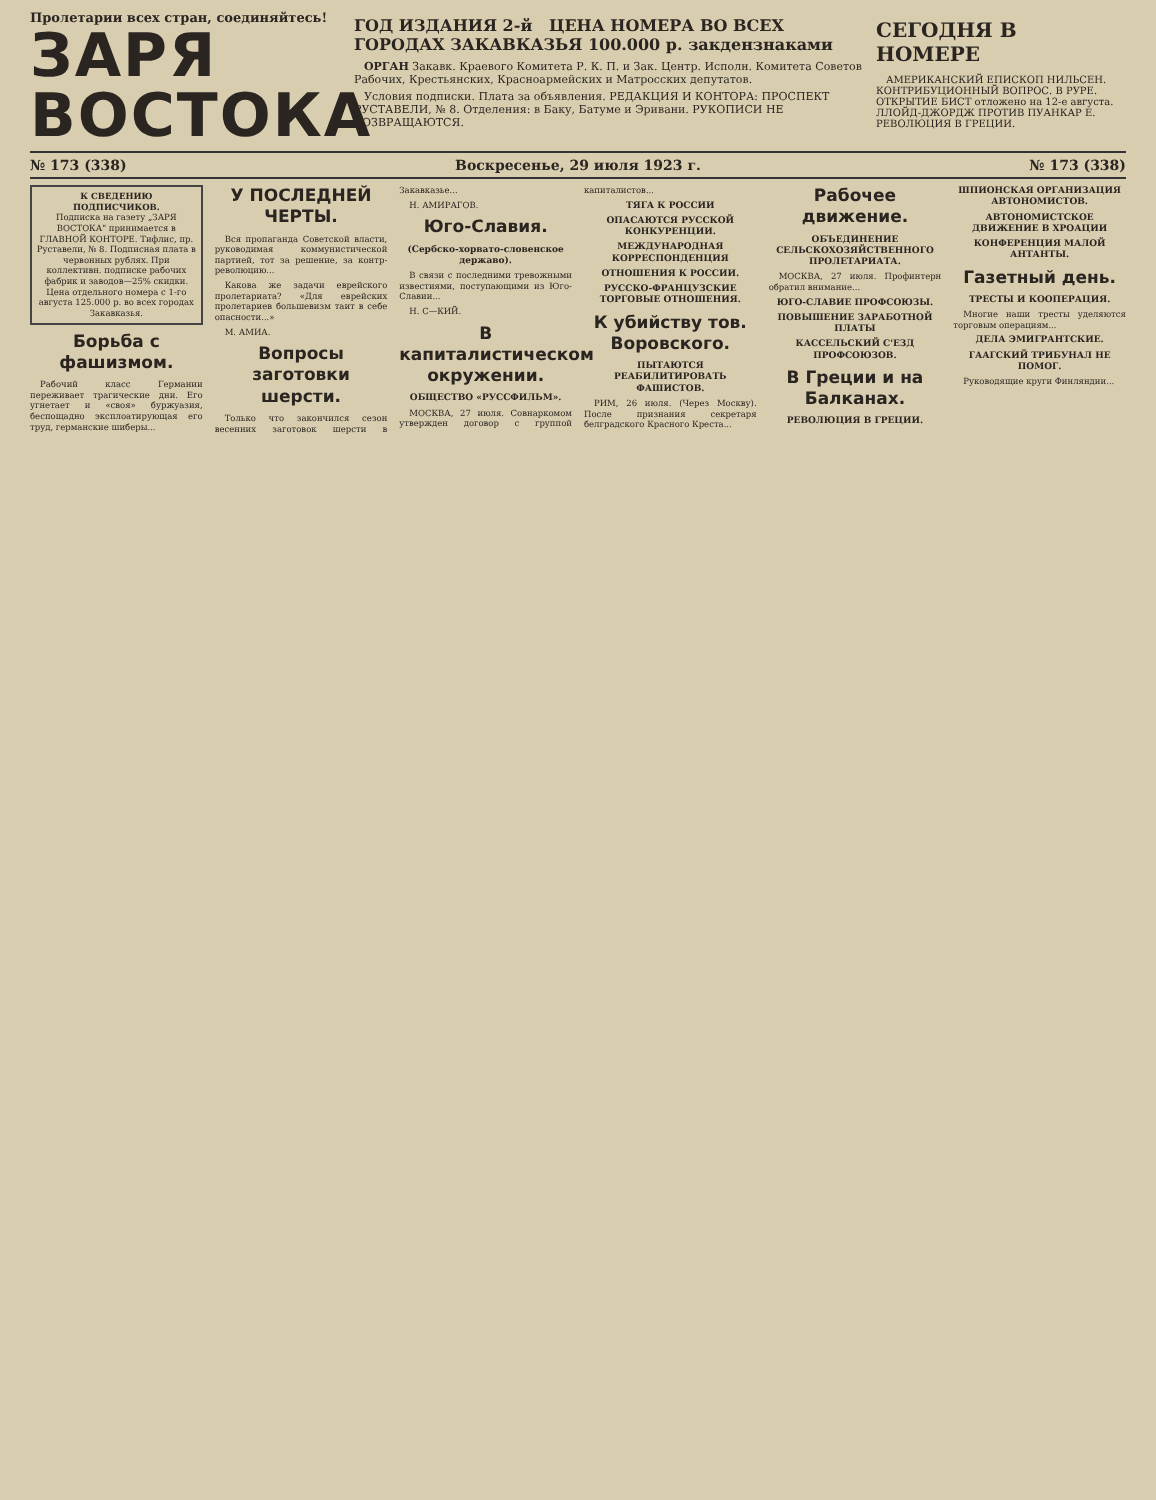Пролетарии всех стран, соединяйтесь!
ЗАРЯ ВОСТОКА
ГОД ИЗДАНИЯ 2-й ЦЕНА НОМЕРА ВО ВСЕХ ГОРОДАХ ЗАКАВКАЗЬЯ 100.000 р. закдензнаками
ОРГАН Закавк. Краевого Комитета Р. К. П. и Зак. Центр. Исполн. Комитета Советов Рабочих, Крестьянских, Красноармейских и Матросских депутатов.
Условия подписки. Плата за объявления. РЕДАКЦИЯ И КОНТОРА: ПРОСПЕКТ РУСТАВЕЛИ, № 8. Отделения: в Баку, Батуме и Эривани. РУКОПИСИ НЕ ВОЗВРАЩАЮТСЯ.
СЕГОДНЯ В НОМЕРЕ
АМЕРИКАНСКИЙ ЕПИСКОП НИЛЬСЕН. КОНТРИБУЦИОННЫЙ ВОПРОС. В РУРЕ. ОТКРЫТИЕ БИСТ отложено на 12-е августа. ЛЛОЙД-ДЖОРДЖ ПРОТИВ ПУАНКАР Е. РЕВОЛЮЦИЯ В ГРЕЦИИ.
№ 173 (338) Воскресенье, 29 июля 1923 г. № 173 (338)
К СВЕДЕНИЮ ПОДПИСЧИКОВ.
Подписка на газету „ЗАРЯ ВОСТОКА" принимается в ГЛАВНОЙ КОНТОРЕ. Тифлис, пр. Руставели, № 8. Подписная плата в червонных рублях. При коллективн. подписке рабочих фабрик и заводов—25% скидки. Цена отдельного номера с 1-го августа 125.000 р. во всех городах Закавказья.
Борьба с фашизмом.
Рабочий класс Германии переживает трагические дни. Его угнетает и «своя» буржуазия, беспощадно эксплоатирующая его труд, германские шиберы...
У ПОСЛЕДНЕЙ ЧЕРТЫ.
Вся пропаганда Советской власти, руководимая коммунистической партией, тот за решение, за контр-революцию...
Какова же задачи еврейского пролетариата? «Для еврейских пролетариев большевизм таит в себе опасности...»
М. АМИА.
Вопросы заготовки шерсти.
Только что закончился сезон весенних заготовок шерсти в Закавказье...
Н. АМИРАГОВ.
Юго-Славия.
(Сербско-хорвато-словенское державо).
В связи с последними тревожными известиями, поступающими из Юго-Славии...
Н. С—КИЙ.
В капиталистическом окружении.
ОБЩЕСТВО «РУССФИЛЬМ».
МОСКВА, 27 июля. Совнаркомом утвержден договор с группой капиталистов...
ТЯГА К РОССИИ
ОПАСАЮТСЯ РУССКОЙ КОНКУРЕНЦИИ.
МЕЖДУНАРОДНАЯ КОРРЕСПОНДЕНЦИЯ
ОТНОШЕНИЯ К РОССИИ.
РУССКО-ФРАНЦУЗСКИЕ ТОРГОВЫЕ ОТНОШЕНИЯ.
К убийству тов. Воровского.
ПЫТАЮТСЯ РЕАБИЛИТИРОВАТЬ ФАШИСТОВ.
РИМ, 26 июля. (Через Москву). После признания секретаря белградского Красного Креста...
Рабочее движение.
ОБЪЕДИНЕНИЕ СЕЛЬСКОХОЗЯЙСТВЕННОГО ПРОЛЕТАРИАТА.
МОСКВА, 27 июля. Профинтерн обратил внимание...
ЮГО-СЛАВИЕ ПРОФСОЮЗЫ.
ПОВЫШЕНИЕ ЗАРАБОТНОЙ ПЛАТЫ
КАССЕЛЬСКИЙ С'ЕЗД ПРОФСОЮЗОВ.
В Греции и на Балканах.
РЕВОЛЮЦИЯ В ГРЕЦИИ.
ШПИОНСКАЯ ОРГАНИЗАЦИЯ АВТОНОМИСТОВ.
АВТОНОМИСТСКОЕ ДВИЖЕНИЕ В ХРОАЦИИ
КОНФЕРЕНЦИЯ МАЛОЙ АНТАНТЫ.
Газетный день.
ТРЕСТЫ И КООПЕРАЦИЯ.
Многие наши тресты уделяются торговым операциям...
ДЕЛА ЭМИГРАНТСКИЕ.
ГААГСКИЙ ТРИБУНАЛ НЕ ПОМОГ.
Руководящие круги Финляндии...